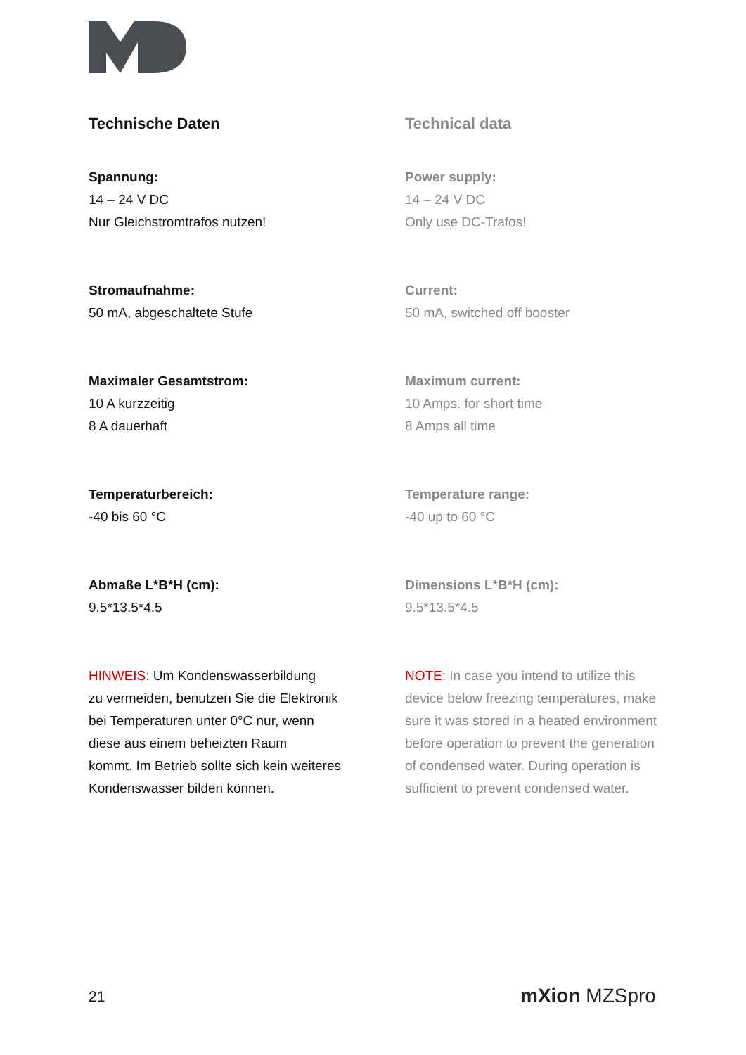Technische Daten
Spannung:
14 – 24 V DC
Nur Gleichstromtrafos nutzen!
Stromaufnahme:
50 mA, abgeschaltete Stufe
Maximaler Gesamtstrom:
10 A kurzzeitig
8 A dauerhaft
Temperaturbereich:
-40 bis 60 °C
Abmaße L*B*H (cm):
9.5*13.5*4.5
HINWEIS: Um Kondenswasserbildung
zu vermeiden, benutzen Sie die Elektronik
bei Temperaturen unter 0°C nur, wenn
diese aus einem beheizten Raum
kommt. Im Betrieb sollte sich kein weiteres
Kondenswasser bilden können.
Technical data
Power supply:
14 – 24 V DC
Only use DC-Trafos!
Current:
50 mA, switched off booster
Maximum current:
10 Amps. for short time
8 Amps all time
Temperature range:
-40 up to 60 °C
Dimensions L*B*H (cm):
9.5*13.5*4.5
NOTE: In case you intend to utilize this
device below freezing temperatures, make
sure it was stored in a heated environment
before operation to prevent the generation
of condensed water. During operation is
sufficient to prevent condensed water.
21 mXion MZSpro